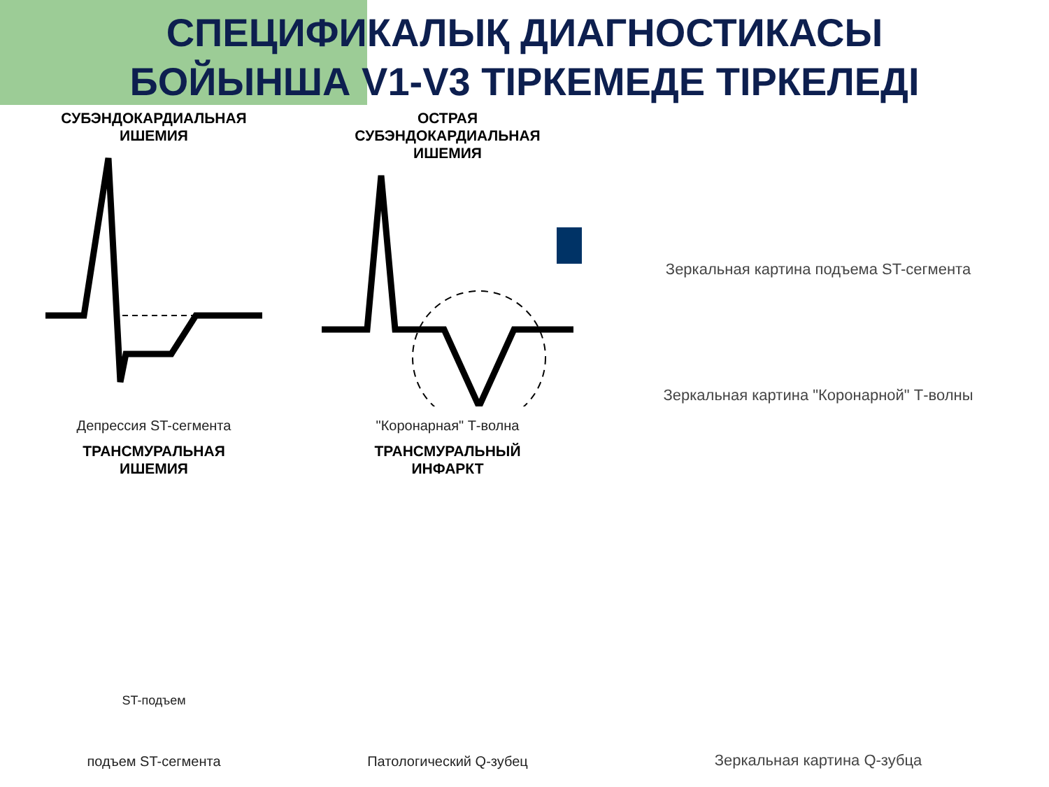СПЕЦИФИКАЛЫҚ ДИАГНОСТИКАСЫ
БОЙЫНША V1-V3 ТІРКЕМЕДЕ ТІРКЕЛЕДІ
СУБЭНДОКАРДИАЛЬНАЯ
ИШЕМИЯ
Депрессия ST-сегмента
ОСТРАЯ
СУБЭНДОКАРДИАЛЬНАЯ
ИШЕМИЯ
"Коронарная" Т-волна
Зеркальная картина "Коронарной" Т-волны
ТРАНСМУРАЛЬНАЯ
ИШЕМИЯ
ST-подъем
подъем ST-сегмента
ТРАНСМУРАЛЬНЫЙ
ИНФАРКТ
Патологический Q-зубец
Зеркальная картина подъема ST-сегмента
Зеркальная картина Q-зубца